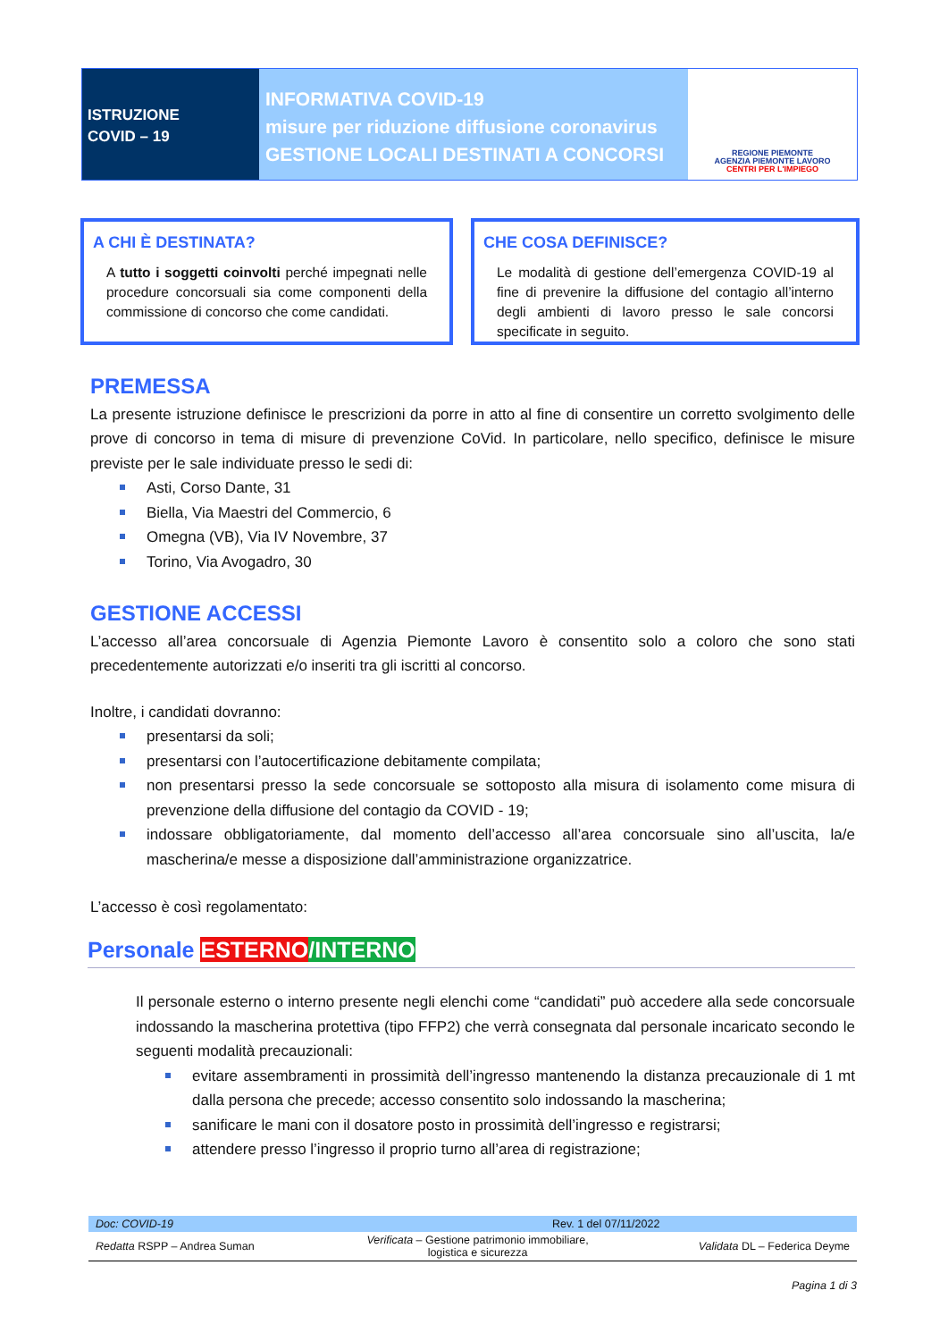ISTRUZIONE
COVID – 19
INFORMATIVA COVID-19
misure per riduzione diffusione coronavirus
GESTIONE LOCALI DESTINATI A CONCORSI
REGIONE PIEMONTE
AGENZIA PIEMONTE LAVORO
CENTRI PER L'IMPIEGO
A CHI È DESTINATA?
A tutto i soggetti coinvolti perché impegnati nelle procedure concorsuali sia come componenti della commissione di concorso che come candidati.
CHE COSA DEFINISCE?
Le modalità di gestione dell’emergenza COVID-19 al fine di prevenire la diffusione del contagio all’interno degli ambienti di lavoro presso le sale concorsi specificate in seguito.
PREMESSA
La presente istruzione definisce le prescrizioni da porre in atto al fine di consentire un corretto svolgimento delle prove di concorso in tema di misure di prevenzione CoVid. In particolare, nello specifico, definisce le misure previste per le sale individuate presso le sedi di:
Asti, Corso Dante, 31
Biella, Via Maestri del Commercio, 6
Omegna (VB), Via IV Novembre, 37
Torino, Via Avogadro, 30
GESTIONE ACCESSI
L’accesso all’area concorsuale di Agenzia Piemonte Lavoro è consentito solo a coloro che sono stati precedentemente autorizzati e/o inseriti tra gli iscritti al concorso.
Inoltre, i candidati dovranno:
presentarsi da soli;
presentarsi con l’autocertificazione debitamente compilata;
non presentarsi presso la sede concorsuale se sottoposto alla misura di isolamento come misura di prevenzione della diffusione del contagio da COVID - 19;
indossare obbligatoriamente, dal momento dell’accesso all’area concorsuale sino all’uscita, la/e mascherina/e messe a disposizione dall’amministrazione organizzatrice.
L’accesso è così regolamentato:
Personale ESTERNO/INTERNO
Il personale esterno o interno presente negli elenchi come “candidati” può accedere alla sede concorsuale indossando la mascherina protettiva (tipo FFP2) che verrà consegnata dal personale incaricato secondo le seguenti modalità precauzionali:
evitare assembramenti in prossimità dell’ingresso mantenendo la distanza precauzionale di 1 mt dalla persona che precede; accesso consentito solo indossando la mascherina;
sanificare le mani con il dosatore posto in prossimità dell’ingresso e registrarsi;
attendere presso l’ingresso il proprio turno all’area di registrazione;
| Doc: COVID-19 | Rev. 1 del 07/11/2022 | |
| Redatta RSPP – Andrea Suman | Verificata – Gestione patrimonio immobiliare, logistica e sicurezza | Validata DL – Federica Deyme |
Pagina 1 di 3